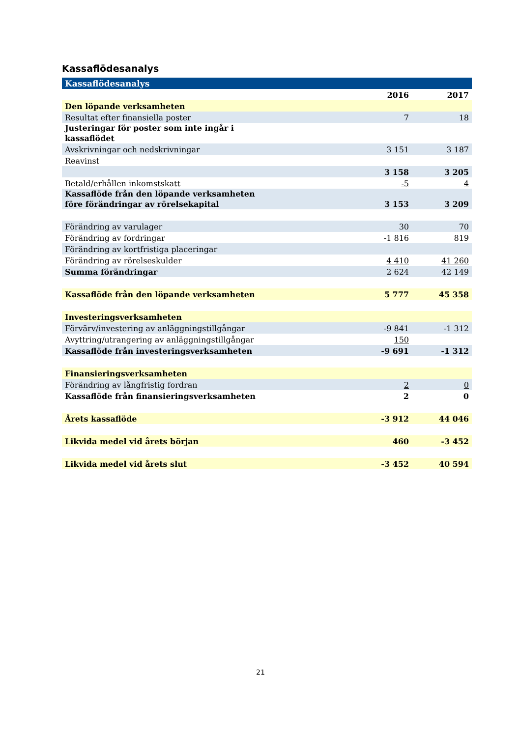Kassaflödesanalys
| Kassaflödesanalys | | |
| --- | --- | --- |
| | 2016 | 2017 |
| Den löpande verksamheten | | |
| Resultat efter finansiella poster | 7 | 18 |
| Justeringar för poster som inte ingår i kassaflödet | | |
| Avskrivningar och nedskrivningar | 3 151 | 3 187 |
| Reavinst | | |
| | 3 158 | 3 205 |
| Betald/erhållen inkomstskatt | -5 | 4 |
| Kassaflöde från den löpande verksamheten före förändringar av rörelsekapital | 3 153 | 3 209 |
| Förändring av varulager | 30 | 70 |
| Förändring av fordringar | -1 816 | 819 |
| Förändring av kortfristiga placeringar | | |
| Förändring av rörelseskulder | 4 410 | 41 260 |
| Summa förändringar | 2 624 | 42 149 |
| Kassaflöde från den löpande verksamheten | 5 777 | 45 358 |
| Investeringsverksamheten | | |
| Förvärv/investering av anläggningstillgångar | -9 841 | -1 312 |
| Avyttring/utrangering av anläggningstillgångar | 150 | |
| Kassaflöde från investeringsverksamheten | -9 691 | -1 312 |
| Finansieringsverksamheten | | |
| Förändring av långfristig fordran | 2 | 0 |
| Kassaflöde från finansieringsverksamheten | 2 | 0 |
| Årets kassaflöde | -3 912 | 44 046 |
| Likvida medel vid årets början | 460 | -3 452 |
| Likvida medel vid årets slut | -3 452 | 40 594 |
21